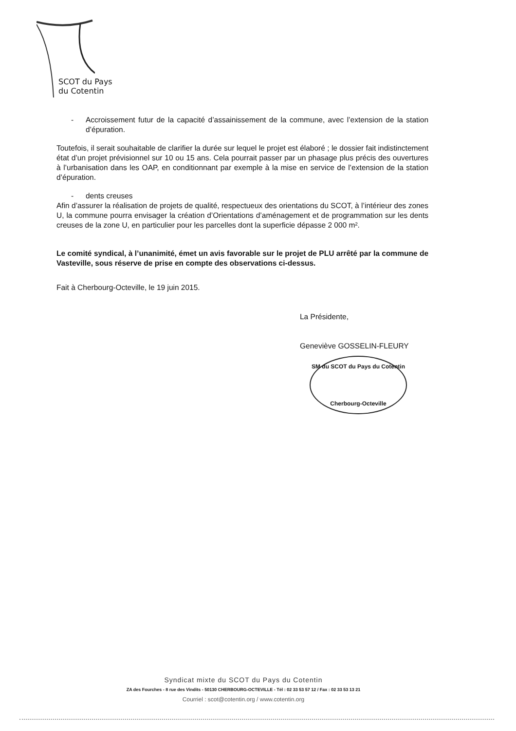SCOT du Pays
du Cotentin
- Accroissement futur de la capacité d’assainissement de la commune, avec l’extension de la station d’épuration.
Toutefois, il serait souhaitable de clarifier la durée sur lequel le projet est élaboré ; le dossier fait indistinctement état d’un projet prévisionnel sur 10 ou 15 ans. Cela pourrait passer par un phasage plus précis des ouvertures à l’urbanisation dans les OAP, en conditionnant par exemple à la mise en service de l’extension de la station d’épuration.
- dents creuses
Afin d’assurer la réalisation de projets de qualité, respectueux des orientations du SCOT, à l’intérieur des zones U, la commune pourra envisager la création d’Orientations d’aménagement et de programmation sur les dents creuses de la zone U, en particulier pour les parcelles dont la superficie dépasse 2 000 m².
Le comité syndical, à l’unanimité, émet un avis favorable sur le projet de PLU arrêté par la commune de Vasteville, sous réserve de prise en compte des observations ci-dessus.
Fait à Cherbourg-Octeville, le 19 juin 2015.
La Présidente,
Geneviève GOSSELIN-FLEURY
SM du SCOT du Pays du Cotentin
Cherbourg-Octeville
Syndicat mixte du SCOT du Pays du Cotentin
ZA des Fourches - 8 rue des Vindits - 50130 CHERBOURG-OCTEVILLE - Tél : 02 33 53 57 12 / Fax : 02 33 53 13 21
Courriel : scot@cotentin.org / www.cotentin.org